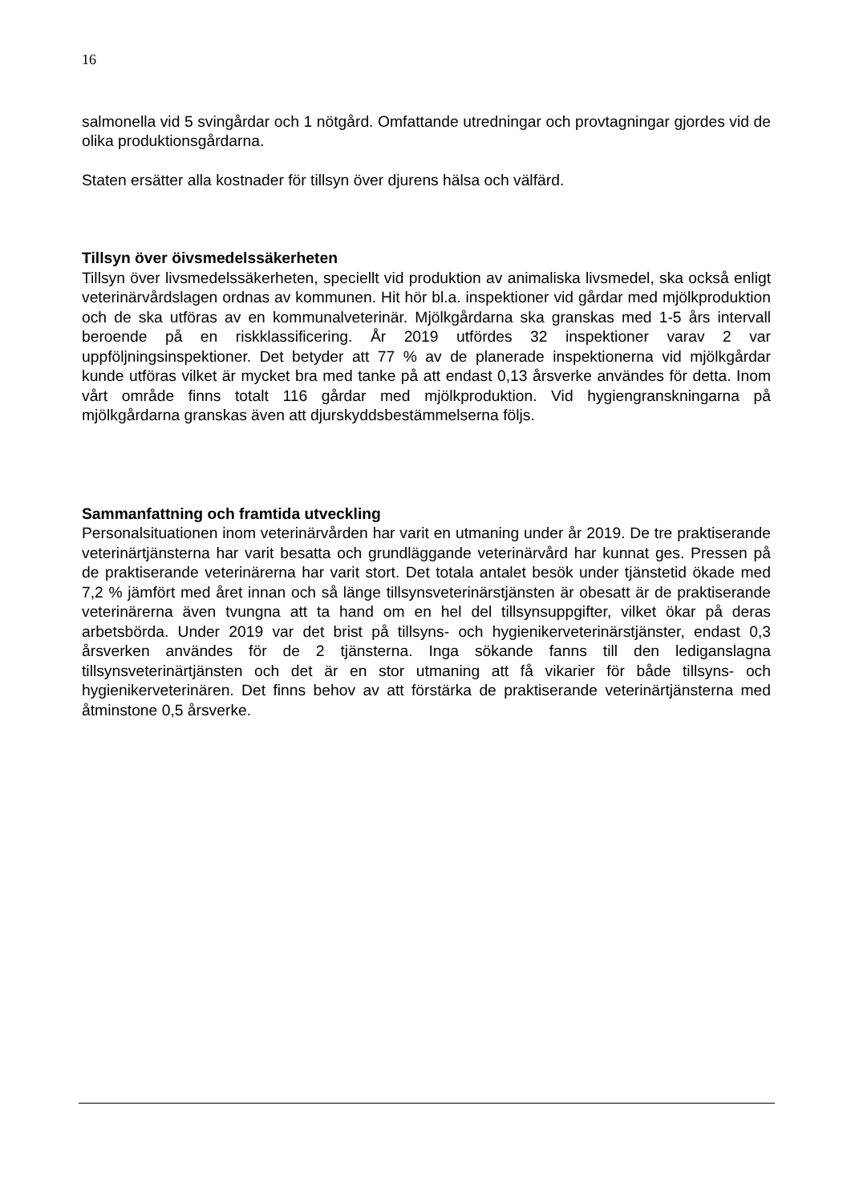16
salmonella vid 5 svingårdar och 1 nötgård. Omfattande utredningar och provtagningar gjordes vid de olika produktionsgårdarna.
Staten ersätter alla kostnader för tillsyn över djurens hälsa och välfärd.
Tillsyn över öivsmedelssäkerheten
Tillsyn över livsmedelssäkerheten, speciellt vid produktion av animaliska livsmedel, ska också enligt veterinärvårdslagen ordnas av kommunen. Hit hör bl.a. inspektioner vid gårdar med mjölkproduktion och de ska utföras av en kommunalveterinär. Mjölkgårdarna ska granskas med 1-5 års intervall beroende på en riskklassificering. År 2019 utfördes 32 inspektioner varav 2 var uppföljningsinspektioner. Det betyder att 77 % av de planerade inspektionerna vid mjölkgårdar kunde utföras vilket är mycket bra med tanke på att endast 0,13 årsverke användes för detta. Inom vårt område finns totalt 116 gårdar med mjölkproduktion. Vid hygiengranskningarna på mjölkgårdarna granskas även att djurskyddsbestämmelserna följs.
Sammanfattning och framtida utveckling
Personalsituationen inom veterinärvården har varit en utmaning under år 2019. De tre praktiserande veterinärtjänsterna har varit besatta och grundläggande veterinärvård har kunnat ges. Pressen på de praktiserande veterinärerna har varit stort. Det totala antalet besök under tjänstetid ökade med 7,2 % jämfört med året innan och så länge tillsynsveterinärstjänsten är obesatt är de praktiserande veterinärerna även tvungna att ta hand om en hel del tillsynsuppgifter, vilket ökar på deras arbetsbörda. Under 2019 var det brist på tillsyns- och hygienikerveterinärstjänster, endast 0,3 årsverken användes för de 2 tjänsterna. Inga sökande fanns till den lediganslagna tillsynsveterinärtjänsten och det är en stor utmaning att få vikarier för både tillsyns- och hygienikerveterinären. Det finns behov av att förstärka de praktiserande veterinärtjänsterna med åtminstone 0,5 årsverke.